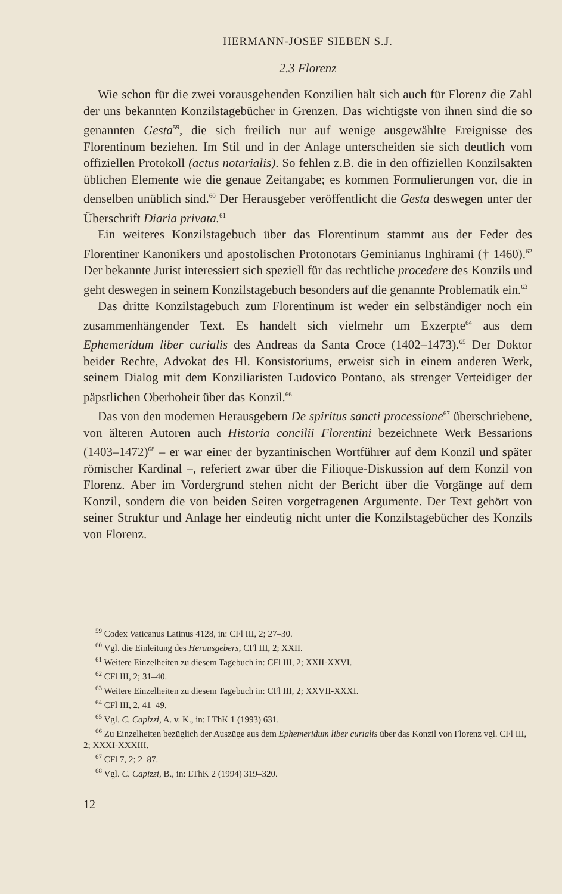HERMANN-JOSEF SIEBEN S.J.
2.3 Florenz
Wie schon für die zwei vorausgehenden Konzilien hält sich auch für Florenz die Zahl der uns bekannten Konzilstagebücher in Grenzen. Das wichtigste von ihnen sind die so genannten Gesta<sup>59</sup>, die sich freilich nur auf wenige ausgewählte Ereignisse des Florentinum beziehen. Im Stil und in der Anlage unterscheiden sie sich deutlich vom offiziellen Protokoll (actus notarialis). So fehlen z.B. die in den offiziellen Konzilsakten üblichen Elemente wie die genaue Zeitangabe; es kommen Formulierungen vor, die in denselben unüblich sind.<sup>60</sup> Der Herausgeber veröffentlicht die Gesta deswegen unter der Überschrift Diaria privata.<sup>61</sup>
Ein weiteres Konzilstagebuch über das Florentinum stammt aus der Feder des Florentiner Kanonikers und apostolischen Protonotars Geminianus Inghirami († 1460).<sup>62</sup> Der bekannte Jurist interessiert sich speziell für das rechtliche procedere des Konzils und geht deswegen in seinem Konzilstagebuch besonders auf die genannte Problematik ein.<sup>63</sup>
Das dritte Konzilstagebuch zum Florentinum ist weder ein selbständiger noch ein zusammenhängender Text. Es handelt sich vielmehr um Exzerpte<sup>64</sup> aus dem Ephemeridum liber curialis des Andreas da Santa Croce (1402–1473).<sup>65</sup> Der Doktor beider Rechte, Advokat des Hl. Konsistoriums, erweist sich in einem anderen Werk, seinem Dialog mit dem Konziliaristen Ludovico Pontano, als strenger Verteidiger der päpstlichen Oberhoheit über das Konzil.<sup>66</sup>
Das von den modernen Herausgebern De spiritus sancti processione<sup>67</sup> überschriebene, von älteren Autoren auch Historia concilii Florentini bezeichnete Werk Bessarions (1403–1472)<sup>68</sup> – er war einer der byzantinischen Wortführer auf dem Konzil und später römischer Kardinal –, referiert zwar über die Filioque-Diskussion auf dem Konzil von Florenz. Aber im Vordergrund stehen nicht der Bericht über die Vorgänge auf dem Konzil, sondern die von beiden Seiten vorgetragenen Argumente. Der Text gehört von seiner Struktur und Anlage her eindeutig nicht unter die Konzilstagebücher des Konzils von Florenz.
<sup>59</sup> Codex Vaticanus Latinus 4128, in: CFl III, 2; 27–30.
<sup>60</sup> Vgl. die Einleitung des Herausgebers, CFl III, 2; XXII.
<sup>61</sup> Weitere Einzelheiten zu diesem Tagebuch in: CFl III, 2; XXII-XXVI.
<sup>62</sup> CFl III, 2; 31–40.
<sup>63</sup> Weitere Einzelheiten zu diesem Tagebuch in: CFl III, 2; XXVII-XXXI.
<sup>64</sup> CFl III, 2, 41–49.
<sup>65</sup> Vgl. C. Capizzi, A. v. K., in: LThK 1 (1993) 631.
<sup>66</sup> Zu Einzelheiten bezüglich der Auszüge aus dem Ephemeridum liber curialis über das Konzil von Florenz vgl. CFl III, 2; XXXI-XXXIII.
<sup>67</sup> CFl 7, 2; 2–87.
<sup>68</sup> Vgl. C. Capizzi, B., in: LThK 2 (1994) 319–320.
12